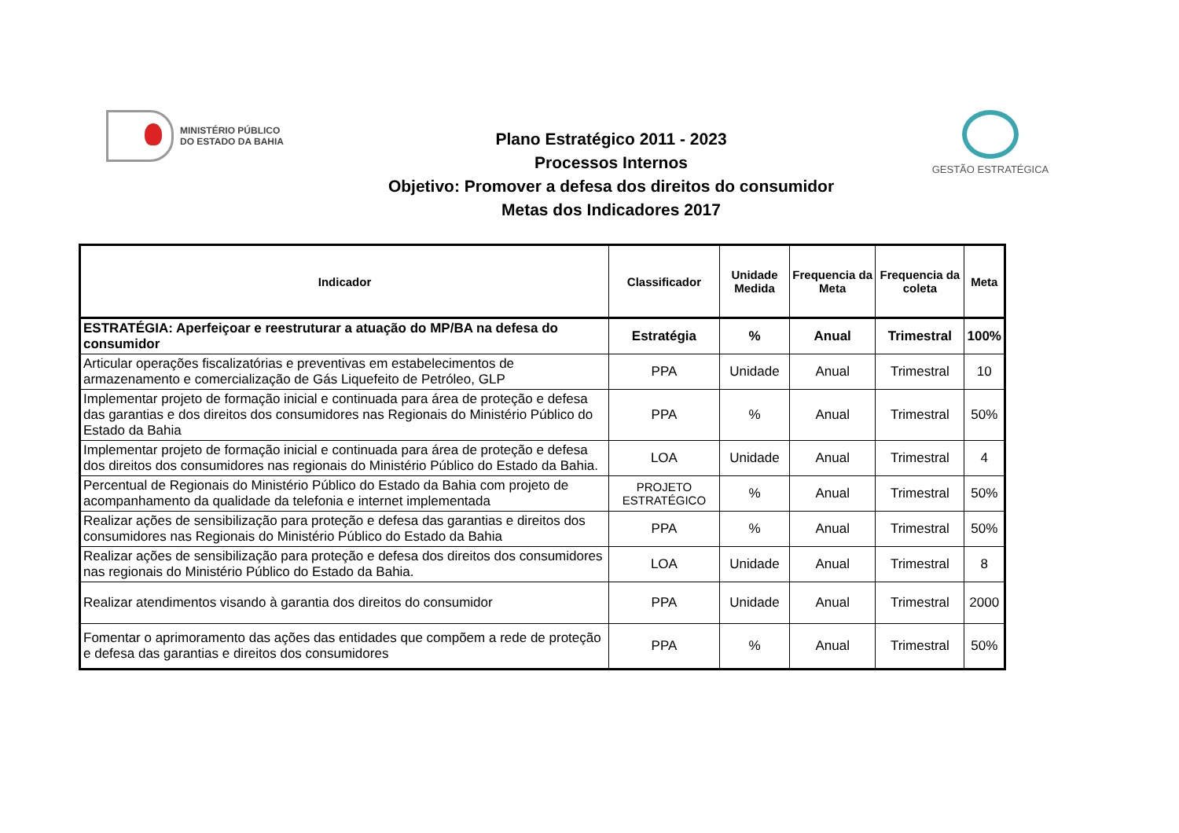MINISTÉRIO PÚBLICO
DO ESTADO DA BAHIA
Plano Estratégico 2011 - 2023
Processos Internos
Objetivo: Promover a defesa dos direitos do consumidor
Metas dos Indicadores 2017
GESTÃO ESTRATÉGICA
| Indicador | Classificador | Unidade Medida | Frequencia da Meta | Frequencia da coleta | Meta |
| --- | --- | --- | --- | --- | --- |
| ESTRATÉGIA: Aperfeiçoar e reestruturar a atuação do MP/BA na defesa do consumidor | Estratégia | % | Anual | Trimestral | 100% |
| Articular operações fiscalizatórias e preventivas em estabelecimentos de armazenamento e comercialização de Gás Liquefeito de Petróleo, GLP | PPA | Unidade | Anual | Trimestral | 10 |
| Implementar projeto de formação inicial e continuada para área de proteção e defesa das garantias e dos direitos dos consumidores nas Regionais do Ministério Público do Estado da Bahia | PPA | % | Anual | Trimestral | 50% |
| Implementar projeto de formação inicial e continuada para área de proteção e defesa dos direitos dos consumidores nas regionais do Ministério Público do Estado da Bahia. | LOA | Unidade | Anual | Trimestral | 4 |
| Percentual de Regionais do Ministério Público do Estado da Bahia com projeto de acompanhamento da qualidade da telefonia e internet implementada | PROJETO ESTRATÉGICO | % | Anual | Trimestral | 50% |
| Realizar ações de sensibilização para proteção e defesa das garantias e direitos dos consumidores nas Regionais do Ministério Público do Estado da Bahia | PPA | % | Anual | Trimestral | 50% |
| Realizar ações de sensibilização para proteção e defesa dos direitos dos consumidores nas regionais do Ministério Público do Estado da Bahia. | LOA | Unidade | Anual | Trimestral | 8 |
| Realizar atendimentos visando à garantia dos direitos do consumidor | PPA | Unidade | Anual | Trimestral | 2000 |
| Fomentar o aprimoramento das ações das entidades que compõem a rede de proteção e defesa das garantias e direitos dos consumidores | PPA | % | Anual | Trimestral | 50% |